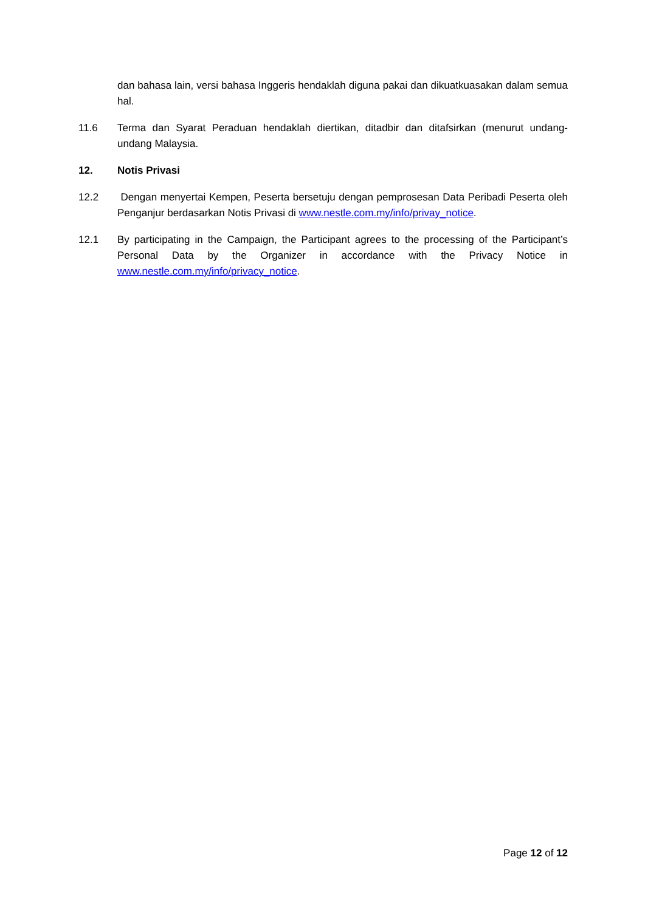dan bahasa lain, versi bahasa Inggeris hendaklah diguna pakai dan dikuatkuasakan dalam semua hal.
11.6 Terma dan Syarat Peraduan hendaklah diertikan, ditadbir dan ditafsirkan (menurut undang-undang Malaysia.
12. Notis Privasi
12.2 Dengan menyertai Kempen, Peserta bersetuju dengan pemprosesan Data Peribadi Peserta oleh Penganjur berdasarkan Notis Privasi di www.nestle.com.my/info/privay_notice.
12.1 By participating in the Campaign, the Participant agrees to the processing of the Participant’s Personal Data by the Organizer in accordance with the Privacy Notice in www.nestle.com.my/info/privacy_notice.
Page 12 of 12